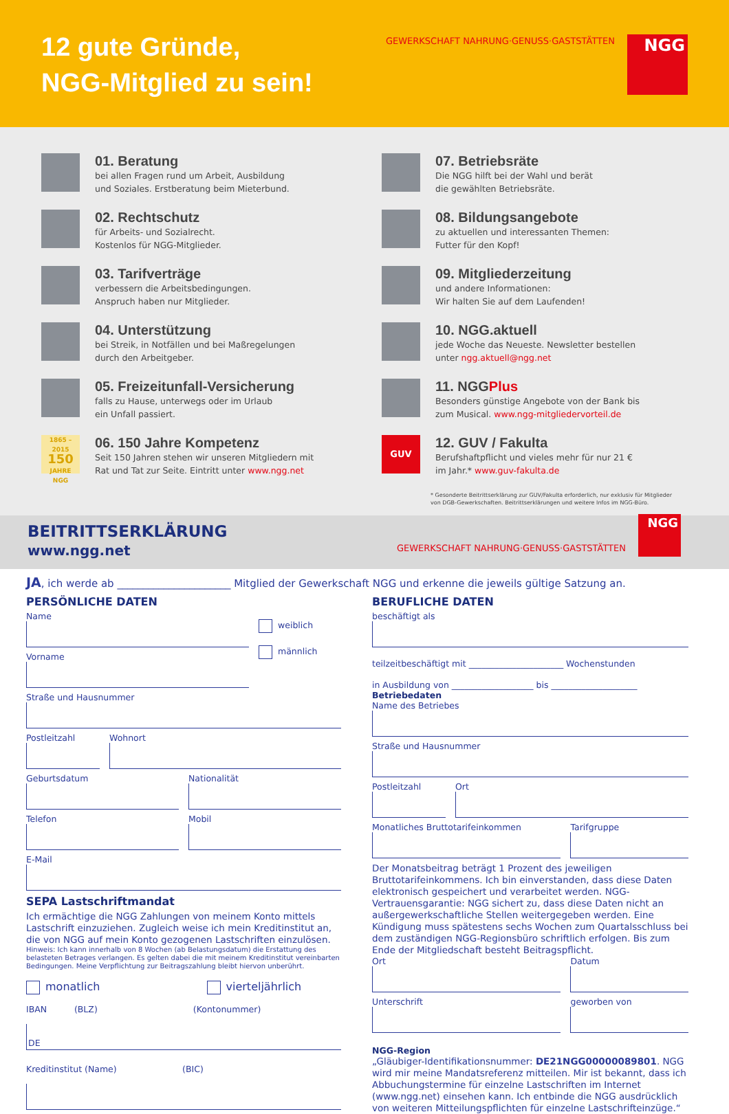12 gute Gründe,
NGG-Mitglied zu sein!
GEWERKSCHAFT NAHRUNG·GENUSS·GASTSTÄTTEN
NGG
01. Beratung
bei allen Fragen rund um Arbeit, Ausbildung
und Soziales. Erstberatung beim Mieterbund.
07. Betriebsräte
Die NGG hilft bei der Wahl und berät
die gewählten Betriebsräte.
02. Rechtschutz
für Arbeits- und Sozialrecht.
Kostenlos für NGG-Mitglieder.
08. Bildungsangebote
zu aktuellen und interessanten Themen:
Futter für den Kopf!
03. Tarifverträge
verbessern die Arbeitsbedingungen.
Anspruch haben nur Mitglieder.
09. Mitgliederzeitung
und andere Informationen:
Wir halten Sie auf dem Laufenden!
04. Unterstützung
bei Streik, in Notfällen und bei Maßregelungen
durch den Arbeitgeber.
10. NGG.aktuell
jede Woche das Neueste. Newsletter bestellen
unter ngg.aktuell@ngg.net
05. Freizeitunfall-Versicherung
falls zu Hause, unterwegs oder im Urlaub
ein Unfall passiert.
11. NGGPlus
Besonders günstige Angebote von der Bank bis
zum Musical. www.ngg-mitgliedervorteil.de
1865 – 2015
150
JAHRE NGG
06. 150 Jahre Kompetenz
Seit 150 Jahren stehen wir unseren Mitgliedern mit
Rat und Tat zur Seite. Eintritt unter www.ngg.net
GUV
12. GUV / Fakulta
Berufshaftpflicht und vieles mehr für nur 21 €
im Jahr.* www.guv-fakulta.de
* Gesonderte Beitrittserklärung zur GUV/Fakulta erforderlich, nur exklusiv für Mitglieder
von DGB-Gewerkschaften. Beitrittserklärungen und weitere Infos im NGG-Büro.
BEITRITTSERKLÄRUNG
www.ngg.net
GEWERKSCHAFT NAHRUNG·GENUSS·GASTSTÄTTEN
NGG
JA, ich werde ab ______________________ Mitglied der Gewerkschaft NGG und erkenne die jeweils gültige Satzung an.
PERSÖNLICHE DATEN
Name
Vorname
weiblich
männlich
Straße und Hausnummer
Postleitzahl Wohnort
Geburtsdatum Nationalität
Telefon Mobil
E-Mail
SEPA Lastschriftmandat
Ich ermächtige die NGG Zahlungen von meinem Konto mittels Lastschrift einzuziehen. Zugleich weise ich mein Kreditinstitut an, die von NGG auf mein Konto gezogenen Lastschriften einzulösen.
Hinweis: Ich kann innerhalb von 8 Wochen (ab Belastungsdatum) die Erstattung des belasteten Betrages verlangen. Es gelten dabei die mit meinem Kreditinstitut vereinbarten Bedingungen. Meine Verpflichtung zur Beitragszahlung bleibt hiervon unberührt.
monatlich vierteljährlich
IBAN (BLZ) (Kontonummer)
DE
Kreditinstitut (Name) (BIC)
BERUFLICHE DATEN
beschäftigt als
teilzeitbeschäftigt mit ______________________ Wochenstunden
in Ausbildung von ___________________ bis ____________________
Betriebedaten
Name des Betriebes
Straße und Hausnummer
Postleitzahl Ort
Monatliches Bruttotarifeinkommen
Tarifgruppe
Der Monatsbeitrag beträgt 1 Prozent des jeweiligen Bruttotarifeinkommens. Ich bin einverstanden, dass diese Daten elektronisch gespeichert und verarbeitet werden. NGG-Vertrauensgarantie: NGG sichert zu, dass diese Daten nicht an außergewerkschaftliche Stellen weitergegeben werden. Eine Kündigung muss spätestens sechs Wochen zum Quartalsschluss bei dem zuständigen NGG-Regionsbüro schriftlich erfolgen. Bis zum Ende der Mitgliedschaft besteht Beitragspflicht.
Ort Datum
Unterschrift geworben von
NGG-Region
„Gläubiger-Identifikationsnummer: DE21NGG00000089801. NGG wird mir meine Mandatsreferenz mitteilen. Mir ist bekannt, dass ich Abbuchungstermine für einzelne Lastschriften im Internet (www.ngg.net) einsehen kann. Ich entbinde die NGG ausdrücklich von weiteren Mitteilungspflichten für einzelne Lastschrifteinzüge.“